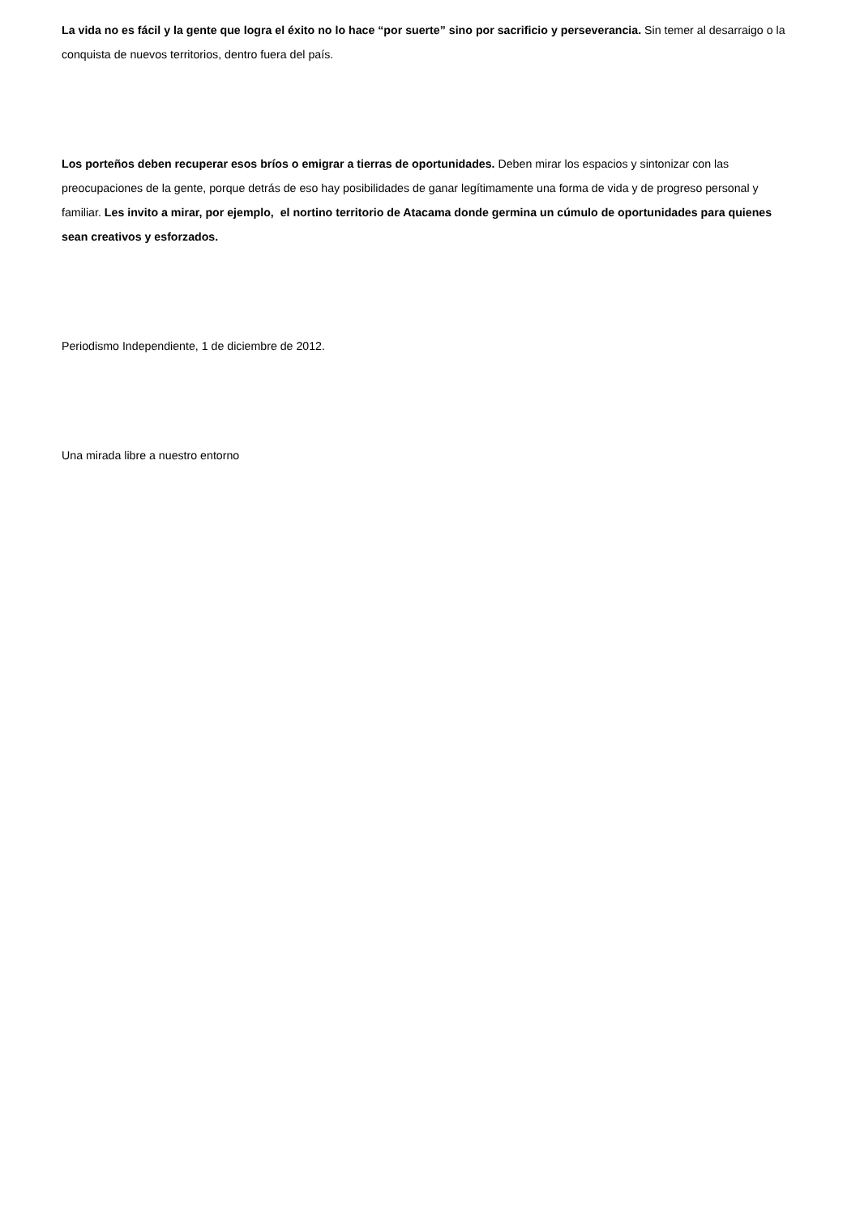La vida no es fácil y la gente que logra el éxito no lo hace “por suerte” sino por sacrificio y perseverancia. Sin temer al desarraigo o la conquista de nuevos territorios, dentro fuera del país.
Los porteños deben recuperar esos bríos o emigrar a tierras de oportunidades. Deben mirar los espacios y sintonizar con las preocupaciones de la gente, porque detrás de eso hay posibilidades de ganar legítimamente una forma de vida y de progreso personal y familiar. Les invito a mirar, por ejemplo, el nortino territorio de Atacama donde germina un cúmulo de oportunidades para quienes sean creativos y esforzados.
Periodismo Independiente, 1 de diciembre de 2012.
Una mirada libre a nuestro entorno